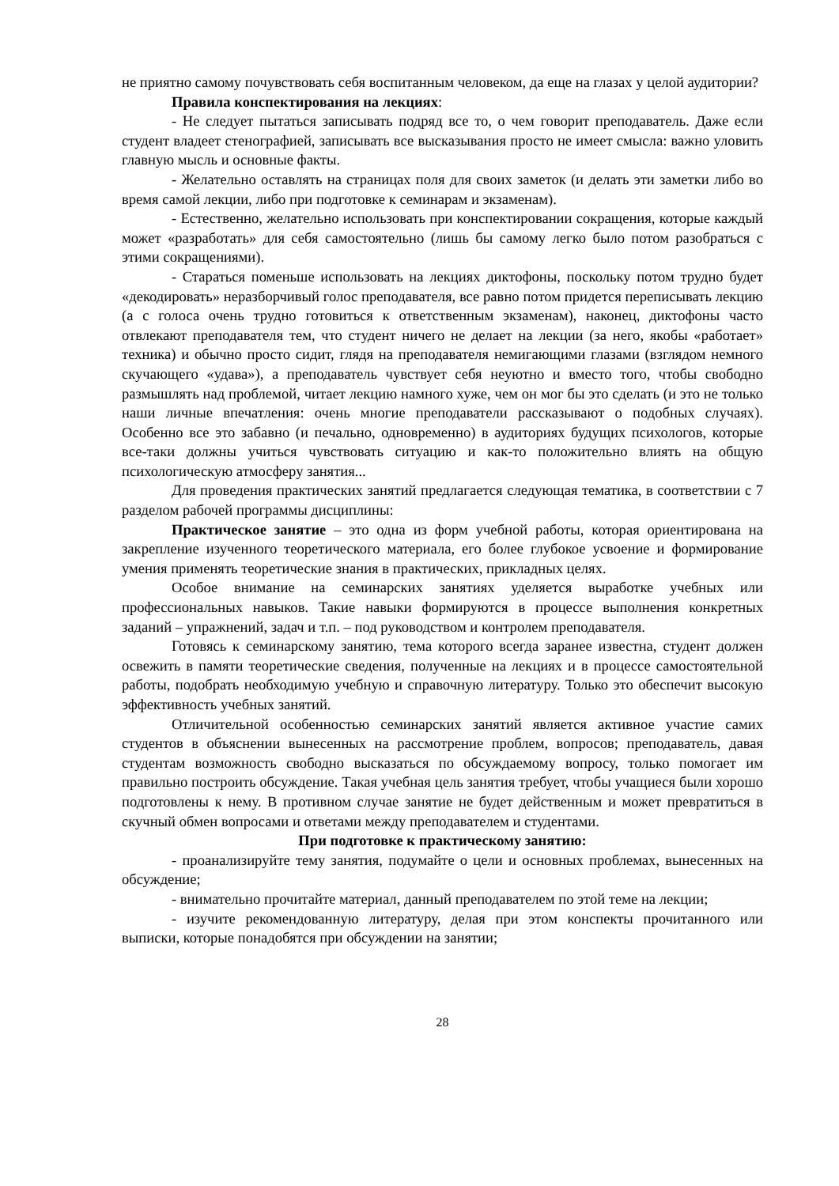не приятно самому почувствовать себя воспитанным человеком, да еще на глазах у целой аудитории?
Правила конспектирования на лекциях:
- Не следует пытаться записывать подряд все то, о чем говорит преподаватель. Даже если студент владеет стенографией, записывать все высказывания просто не имеет смысла: важно уловить главную мысль и основные факты.
- Желательно оставлять на страницах поля для своих заметок (и делать эти заметки либо во время самой лекции, либо при подготовке к семинарам и экзаменам).
- Естественно, желательно использовать при конспектировании сокращения, которые каждый может «разработать» для себя самостоятельно (лишь бы самому легко было потом разобраться с этими сокращениями).
- Стараться поменьше использовать на лекциях диктофоны, поскольку потом трудно будет «декодировать» неразборчивый голос преподавателя, все равно потом придется переписывать лекцию (а с голоса очень трудно готовиться к ответственным экзаменам), наконец, диктофоны часто отвлекают преподавателя тем, что студент ничего не делает на лекции (за него, якобы «работает» техника) и обычно просто сидит, глядя на преподавателя немигающими глазами (взглядом немного скучающего «удава»), а преподаватель чувствует себя неуютно и вместо того, чтобы свободно размышлять над проблемой, читает лекцию намного хуже, чем он мог бы это сделать (и это не только наши личные впечатления: очень многие преподаватели рассказывают о подобных случаях). Особенно все это забавно (и печально, одновременно) в аудиториях будущих психологов, которые все-таки должны учиться чувствовать ситуацию и как-то положительно влиять на общую психологическую атмосферу занятия...
Для проведения практических занятий предлагается следующая тематика, в соответствии с 7 разделом рабочей программы дисциплины:
Практическое занятие – это одна из форм учебной работы, которая ориентирована на закрепление изученного теоретического материала, его более глубокое усвоение и формирование умения применять теоретические знания в практических, прикладных целях.
Особое внимание на семинарских занятиях уделяется выработке учебных или профессиональных навыков. Такие навыки формируются в процессе выполнения конкретных заданий – упражнений, задач и т.п. – под руководством и контролем преподавателя.
Готовясь к семинарскому занятию, тема которого всегда заранее известна, студент должен освежить в памяти теоретические сведения, полученные на лекциях и в процессе самостоятельной работы, подобрать необходимую учебную и справочную литературу. Только это обеспечит высокую эффективность учебных занятий.
Отличительной особенностью семинарских занятий является активное участие самих студентов в объяснении вынесенных на рассмотрение проблем, вопросов; преподаватель, давая студентам возможность свободно высказаться по обсуждаемому вопросу, только помогает им правильно построить обсуждение. Такая учебная цель занятия требует, чтобы учащиеся были хорошо подготовлены к нему. В противном случае занятие не будет действенным и может превратиться в скучный обмен вопросами и ответами между преподавателем и студентами.
При подготовке к практическому занятию:
- проанализируйте тему занятия, подумайте о цели и основных проблемах, вынесенных на обсуждение;
- внимательно прочитайте материал, данный преподавателем по этой теме на лекции;
- изучите рекомендованную литературу, делая при этом конспекты прочитанного или выписки, которые понадобятся при обсуждении на занятии;
28